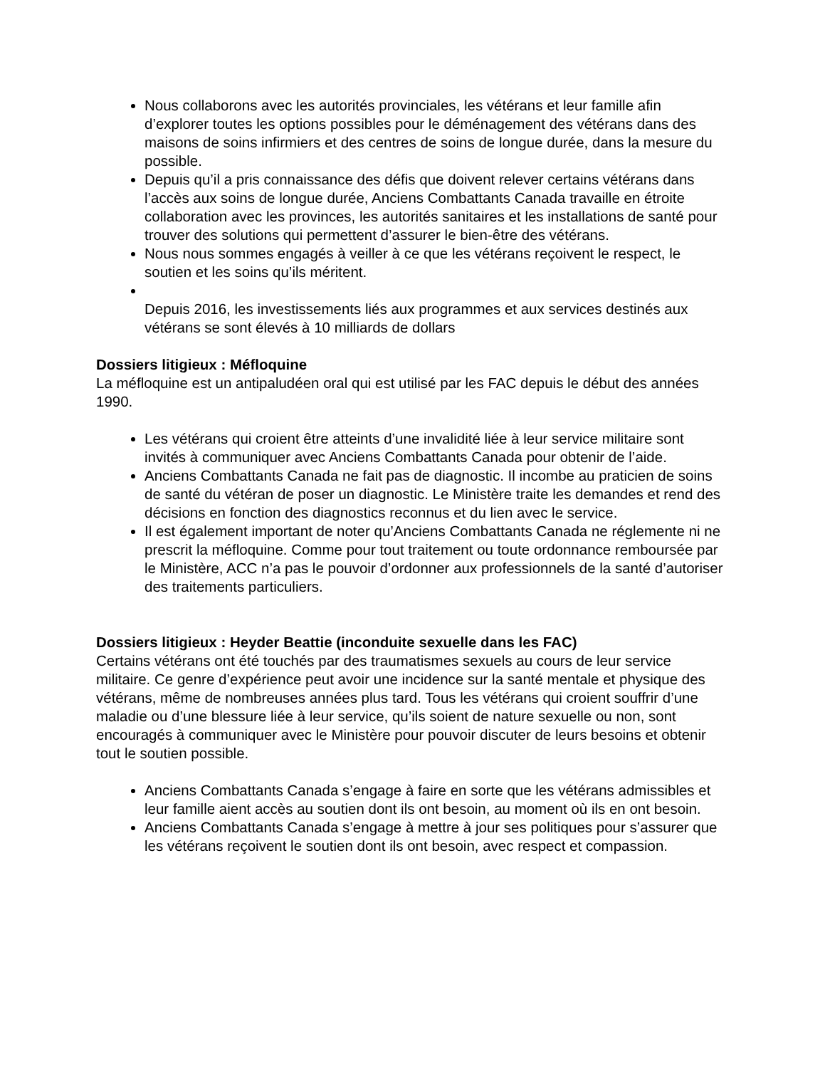Nous collaborons avec les autorités provinciales, les vétérans et leur famille afin d’explorer toutes les options possibles pour le déménagement des vétérans dans des maisons de soins infirmiers et des centres de soins de longue durée, dans la mesure du possible.
Depuis qu’il a pris connaissance des défis que doivent relever certains vétérans dans l’accès aux soins de longue durée, Anciens Combattants Canada travaille en étroite collaboration avec les provinces, les autorités sanitaires et les installations de santé pour trouver des solutions qui permettent d’assurer le bien-être des vétérans.
Nous nous sommes engagés à veiller à ce que les vétérans reçoivent le respect, le soutien et les soins qu’ils méritent.
Depuis 2016, les investissements liés aux programmes et aux services destinés aux vétérans se sont élevés à 10 milliards de dollars
Dossiers litigieux : Méfloquine
La méfloquine est un antipaludéen oral qui est utilisé par les FAC depuis le début des années 1990.
Les vétérans qui croient être atteints d’une invalidité liée à leur service militaire sont invités à communiquer avec Anciens Combattants Canada pour obtenir de l’aide.
Anciens Combattants Canada ne fait pas de diagnostic. Il incombe au praticien de soins de santé du vétéran de poser un diagnostic. Le Ministère traite les demandes et rend des décisions en fonction des diagnostics reconnus et du lien avec le service.
Il est également important de noter qu’Anciens Combattants Canada ne réglemente ni ne prescrit la méfloquine. Comme pour tout traitement ou toute ordonnance remboursée par le Ministère, ACC n’a pas le pouvoir d’ordonner aux professionnels de la santé d’autoriser des traitements particuliers.
Dossiers litigieux : Heyder Beattie (inconduite sexuelle dans les FAC)
Certains vétérans ont été touchés par des traumatismes sexuels au cours de leur service militaire. Ce genre d’expérience peut avoir une incidence sur la santé mentale et physique des vétérans, même de nombreuses années plus tard. Tous les vétérans qui croient souffrir d’une maladie ou d’une blessure liée à leur service, qu’ils soient de nature sexuelle ou non, sont encouragés à communiquer avec le Ministère pour pouvoir discuter de leurs besoins et obtenir tout le soutien possible.
Anciens Combattants Canada s’engage à faire en sorte que les vétérans admissibles et leur famille aient accès au soutien dont ils ont besoin, au moment où ils en ont besoin.
Anciens Combattants Canada s’engage à mettre à jour ses politiques pour s’assurer que les vétérans reçoivent le soutien dont ils ont besoin, avec respect et compassion.